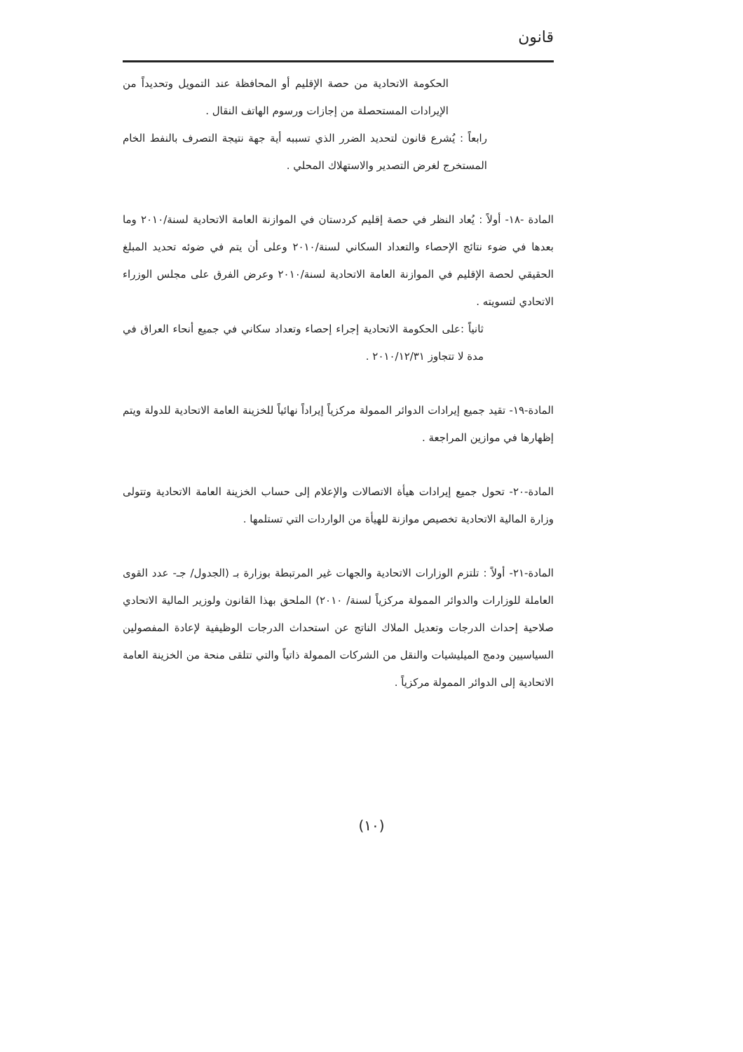قانون
الحكومة الاتحادية من حصة الإقليم أو المحافظة عند التمويل وتحديداً من الإيرادات المستحصلة من إجازات ورسوم الهاتف النقال .
رابعاً : يُشرع قانون لتحديد الضرر الذي تسببه أية جهة نتيجة التصرف بالنفط الخام المستخرج لغرض التصدير والاستهلاك المحلي .
المادة -١٨- أولاً : يُعاد النظر في حصة إقليم كردستان في الموازنة العامة الاتحادية لسنة/٢٠١٠ وما بعدها في ضوء نتائج الإحصاء والتعداد السكاني لسنة/٢٠١٠ وعلى أن يتم في ضوئه تحديد المبلغ الحقيقي لحصة الإقليم في الموازنة العامة الاتحادية لسنة/٢٠١٠ وعرض الفرق على مجلس الوزراء الاتحادي لتسويته .
ثانياً :على الحكومة الاتحادية إجراء إحصاء وتعداد سكاني في جميع أنحاء العراق في مدة لا تتجاوز ٢٠١٠/١٢/٣١ .
المادة-١٩- تقيد جميع إيرادات الدوائر الممولة مركزياً إيراداً نهائياً للخزينة العامة الاتحادية للدولة ويتم إظهارها في موازين المراجعة .
المادة-٢٠- تحول جميع إيرادات هيأة الاتصالات والإعلام إلى حساب الخزينة العامة الاتحادية وتتولى وزارة المالية الاتحادية تخصيص موازنة للهيأة من الواردات التي تستلمها .
المادة-٢١- أولاً : تلتزم الوزارات الاتحادية والجهات غير المرتبطة بوزارة بـ (الجدول/ جـ- عدد القوى العاملة للوزارات والدوائر الممولة مركزياً لسنة/ ٢٠١٠) الملحق بهذا القانون ولوزير المالية الاتحادي صلاحية إحداث الدرجات وتعديل الملاك الناتج عن استحداث الدرجات الوظيفية لإعادة المفصولين السياسيين ودمج الميليشيات والنقل من الشركات الممولة ذاتياً والتي تتلقى منحة من الخزينة العامة الاتحادية إلى الدوائر الممولة مركزياً .
(١٠)